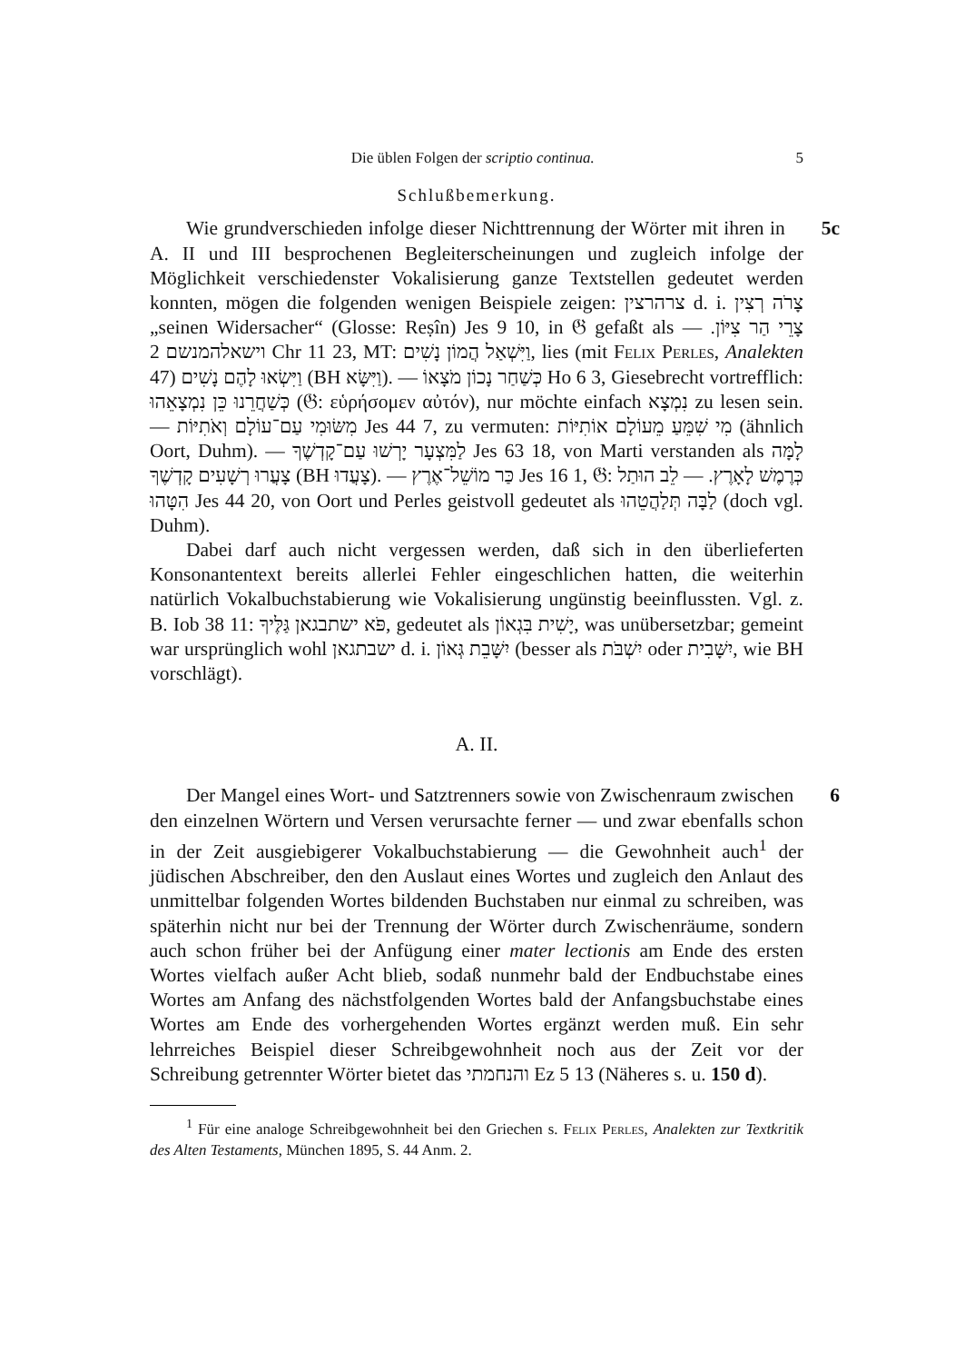Die üblen Folgen der scriptio continua. 5
Schlußbemerkung.
5c Wie grundverschieden infolge dieser Nichttrennung der Wörter mit ihren in A. II und III besprochenen Begleiterscheinungen und zugleich infolge der Möglichkeit verschiedenster Vokalisierung ganze Textstellen gedeutet werden konnten, mögen die folgenden wenigen Beispiele zeigen: צרהרצין d. i. צָרֹה רְצִין „seinen Widersacher“ (Glosse: Reṣîn) Jes 9 10, in 𝔊 gefaßt als צָרֵי הַר צִיּוֹן. — וישאלהמנשם 2 Chr 11 23, MT: וַיִּשְׁאַל הֲמוֹן נָשִׁים, lies (mit Felix Perles, Analekten 47) וַיִּשְׂאוּ לָהֶם נָשִׁים (BH וַיִּשָּׂא). — כְּשַׁחַר נָכוֹן מֹצָאוֹ Ho 6 3, Giesebrecht vortrefflich: כְּשַׁחֲרֵנוּ כֵּן נִמְצָאֵהוּ (𝔊: εὑρήσομεν αὐτόν), nur möchte einfach נִמְצָא zu lesen sein. — מִשּׂוּמִי עַם־עוֹלָם וְאֹתִיּוֹת Jes 44 7, zu vermuten: מִי שִׁמֵּעַ מֵעוֹלָם אוֹתִיּוֹת (ähnlich Oort, Duhm). — לַמִּצְעָר יָרְשׁוּ עַם־קָדְשֶׁךָ Jes 63 18, von Marti verstanden als לָמָּה צָעֲרוּ רְשָׁעִים קָדְשֶׁךָ (BH צָעֲדוּ). — כַּר מוֹשֵׁל־אֶרֶץ Jes 16 1, 𝔊: כְּרֶמֶשׁ לָאָרֶץ. — לֵב הוּתַל הִטָּהוּ Jes 44 20, von Oort und Perles geistvoll gedeutet als לַבָּה תְּלַהֲטֵהוּ (doch vgl. Duhm).
Dabei darf auch nicht vergessen werden, daß sich in den überlieferten Konsonantentext bereits allerlei Fehler eingeschlichen hatten, die weiterhin natürlich Vokalbuchstabierung wie Vokalisierung ungünstig beeinflussten. Vgl. z. B. Iob 38 11: פֹּא ישתבגאן גַּלֶּיךָ, gedeutet als יָשִׁית בִּגְאוֹן, was unübersetzbar; gemeint war ursprünglich wohl ישבתגאן d. i. יִשָּׁבֵת גְּאוֹן (besser als יִשְׁבֹּת oder יִשָּׁבִית, wie BH vorschlägt).
A. II.
6 Der Mangel eines Wort- und Satztrenners sowie von Zwischenraum zwischen den einzelnen Wörtern und Versen verursachte ferner — und zwar ebenfalls schon in der Zeit ausgiebigerer Vokalbuchstabierung — die Gewohnheit auch<sup>1</sup> der jüdischen Abschreiber, den den Auslaut eines Wortes und zugleich den Anlaut des unmittelbar folgenden Wortes bildenden Buchstaben nur einmal zu schreiben, was späterhin nicht nur bei der Trennung der Wörter durch Zwischenräume, sondern auch schon früher bei der Anfügung einer mater lectionis am Ende des ersten Wortes vielfach außer Acht blieb, sodaß nunmehr bald der Endbuchstabe eines Wortes am Anfang des nächstfolgenden Wortes bald der Anfangsbuchstabe eines Wortes am Ende des vorhergehenden Wortes ergänzt werden muß. Ein sehr lehrreiches Beispiel dieser Schreibgewohnheit noch aus der Zeit vor der Schreibung getrennter Wörter bietet das והנחמתי Ez 5 13 (Näheres s. u. 150 d).
<sup>1</sup> Für eine analoge Schreibgewohnheit bei den Griechen s. Felix Perles, Analekten zur Textkritik des Alten Testaments, München 1895, S. 44 Anm. 2.